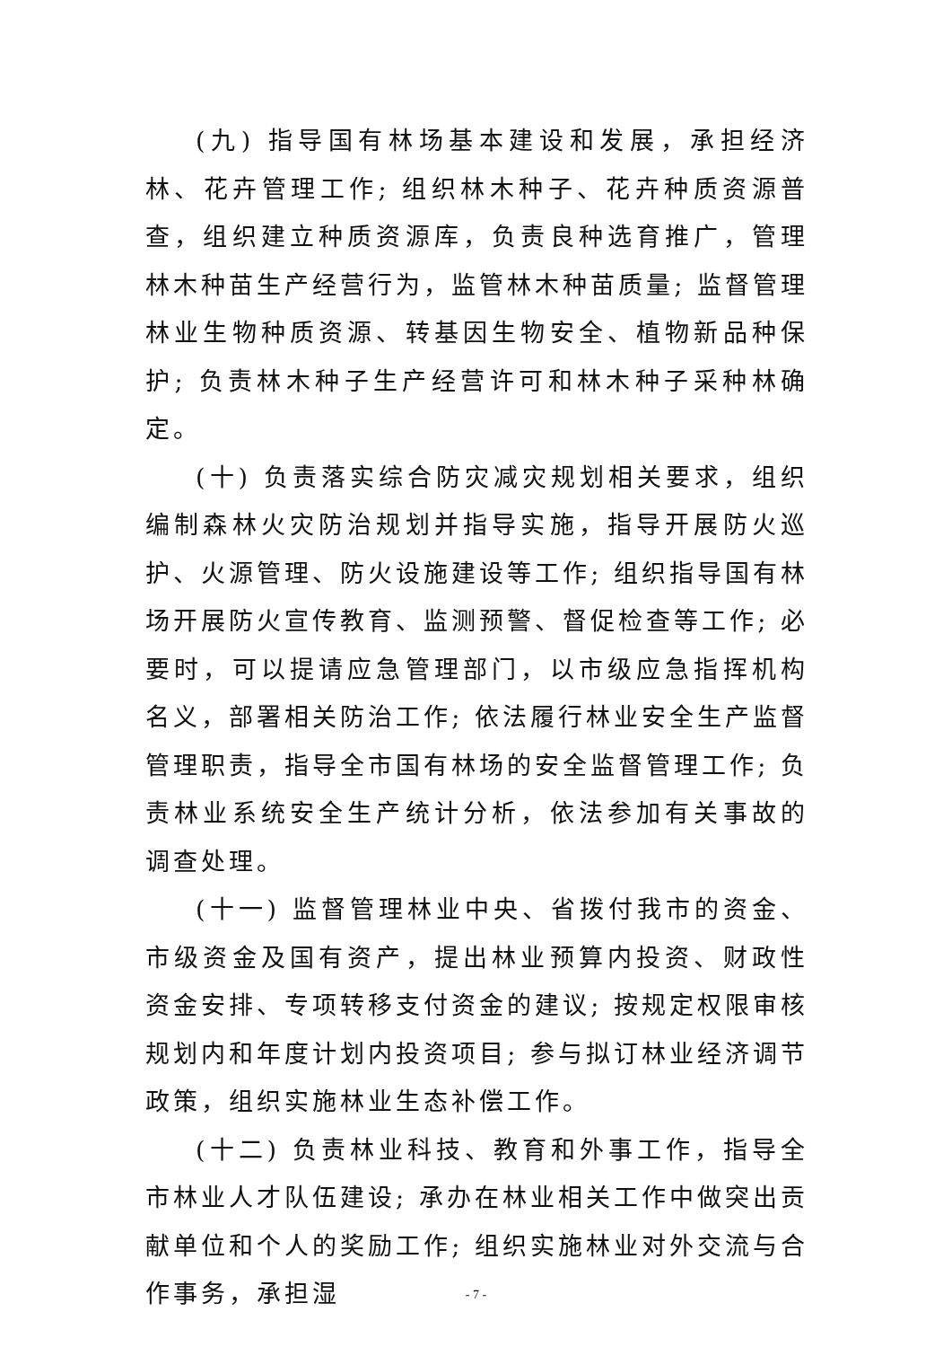(九) 指导国有林场基本建设和发展，承担经济林、花卉管理工作; 组织林木种子、花卉种质资源普查，组织建立种质资源库，负责良种选育推广，管理林木种苗生产经营行为，监管林木种苗质量; 监督管理林业生物种质资源、转基因生物安全、植物新品种保护; 负责林木种子生产经营许可和林木种子采种林确定。
(十) 负责落实综合防灾减灾规划相关要求，组织编制森林火灾防治规划并指导实施，指导开展防火巡护、火源管理、防火设施建设等工作; 组织指导国有林场开展防火宣传教育、监测预警、督促检查等工作; 必要时，可以提请应急管理部门，以市级应急指挥机构名义，部署相关防治工作; 依法履行林业安全生产监督管理职责，指导全市国有林场的安全监督管理工作; 负责林业系统安全生产统计分析，依法参加有关事故的调查处理。
(十一) 监督管理林业中央、省拨付我市的资金、市级资金及国有资产，提出林业预算内投资、财政性资金安排、专项转移支付资金的建议; 按规定权限审核规划内和年度计划内投资项目; 参与拟订林业经济调节政策，组织实施林业生态补偿工作。
(十二) 负责林业科技、教育和外事工作，指导全市林业人才队伍建设; 承办在林业相关工作中做突出贡献单位和个人的奖励工作; 组织实施林业对外交流与合作事务，承担湿
- 7 -